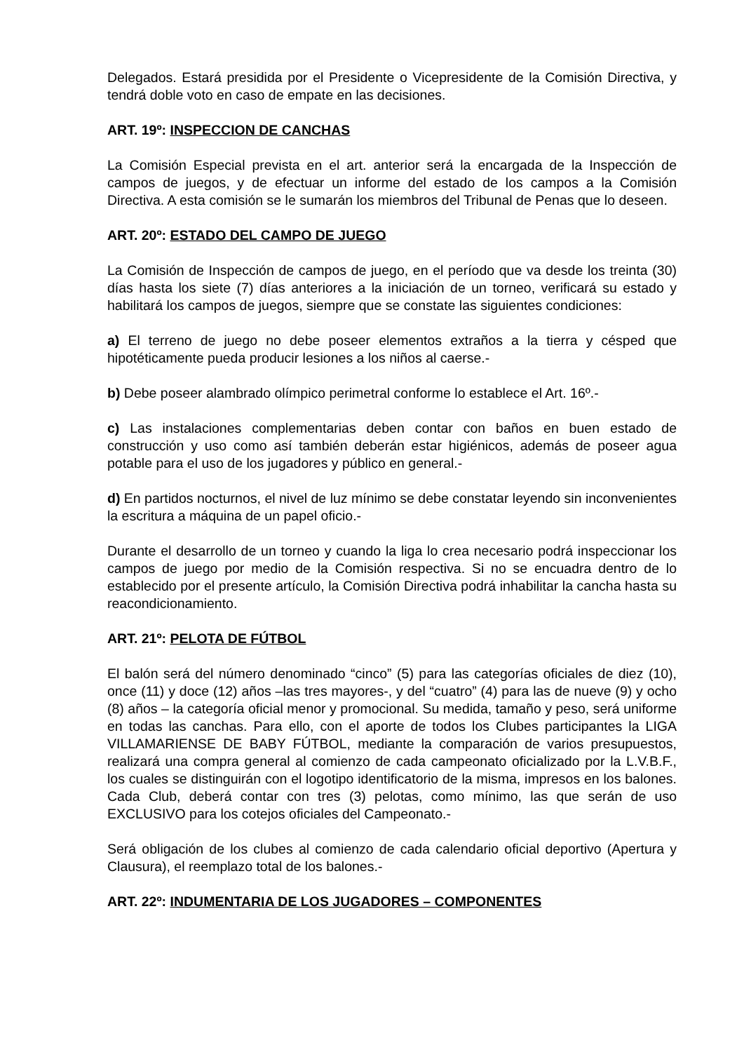Delegados. Estará presidida por el Presidente o Vicepresidente de la Comisión Directiva, y tendrá doble voto en caso de empate en las decisiones.
ART. 19º: INSPECCION DE CANCHAS
La Comisión Especial prevista en el art. anterior será la encargada de la Inspección de campos de juegos, y de efectuar un informe del estado de los campos a la Comisión Directiva. A esta comisión se le sumarán los miembros del Tribunal de Penas que lo deseen.
ART. 20º: ESTADO DEL CAMPO DE JUEGO
La Comisión de Inspección de campos de juego, en el período que va desde los treinta (30) días hasta los siete (7) días anteriores a la iniciación de un torneo, verificará su estado y habilitará los campos de juegos, siempre que se constate las siguientes condiciones:
a) El terreno de juego no debe poseer elementos extraños a la tierra y césped que hipotéticamente pueda producir lesiones a los niños al caerse.-
b) Debe poseer alambrado olímpico perimetral conforme lo establece el Art. 16º.-
c) Las instalaciones complementarias deben contar con baños en buen estado de construcción y uso como así también deberán estar higiénicos, además de poseer agua potable para el uso de los jugadores y público en general.-
d) En partidos nocturnos, el nivel de luz mínimo se debe constatar leyendo sin inconvenientes la escritura a máquina de un papel oficio.-
Durante el desarrollo de un torneo y cuando la liga lo crea necesario podrá inspeccionar los campos de juego por medio de la Comisión respectiva. Si no se encuadra dentro de lo establecido por el presente artículo, la Comisión Directiva podrá inhabilitar la cancha hasta su reacondicionamiento.
ART. 21º: PELOTA DE FÚTBOL
El balón será del número denominado “cinco” (5) para las categorías oficiales de diez (10), once (11) y doce (12) años –las tres mayores-, y del “cuatro” (4) para las de nueve (9) y ocho (8) años – la categoría oficial menor y promocional. Su medida, tamaño y peso, será uniforme en todas las canchas. Para ello, con el aporte de todos los Clubes participantes la LIGA VILLAMARIENSE DE BABY FÚTBOL, mediante la comparación de varios presupuestos, realizará una compra general al comienzo de cada campeonato oficializado por la L.V.B.F., los cuales se distinguirán con el logotipo identificatorio de la misma, impresos en los balones. Cada Club, deberá contar con tres (3) pelotas, como mínimo, las que serán de uso EXCLUSIVO para los cotejos oficiales del Campeonato.-
Será obligación de los clubes al comienzo de cada calendario oficial deportivo (Apertura y Clausura), el reemplazo total de los balones.-
ART. 22º: INDUMENTARIA DE LOS JUGADORES – COMPONENTES